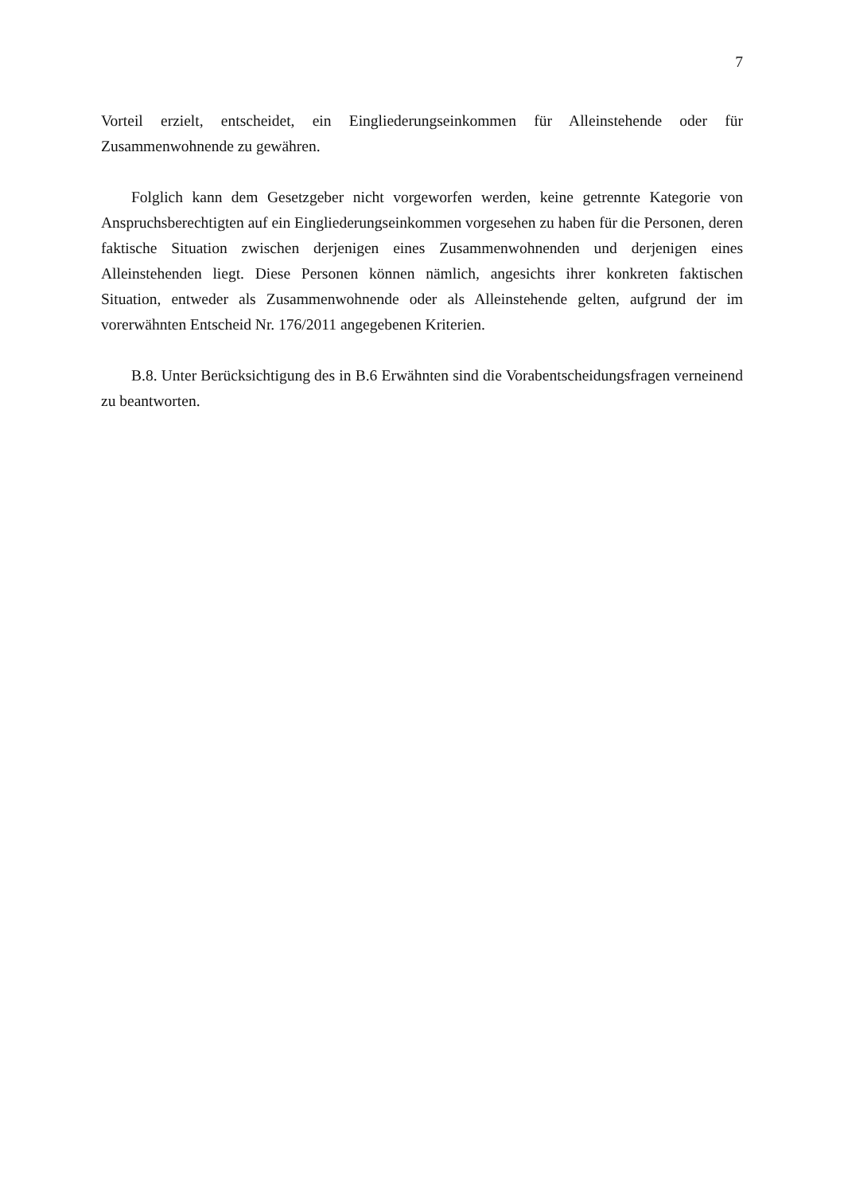7
Vorteil erzielt, entscheidet, ein Eingliederungseinkommen für Alleinstehende oder für Zusammenwohnende zu gewähren.
Folglich kann dem Gesetzgeber nicht vorgeworfen werden, keine getrennte Kategorie von Anspruchsberechtigten auf ein Eingliederungseinkommen vorgesehen zu haben für die Personen, deren faktische Situation zwischen derjenigen eines Zusammenwohnenden und derjenigen eines Alleinstehenden liegt. Diese Personen können nämlich, angesichts ihrer konkreten faktischen Situation, entweder als Zusammenwohnende oder als Alleinstehende gelten, aufgrund der im vorerwähnten Entscheid Nr. 176/2011 angegebenen Kriterien.
B.8. Unter Berücksichtigung des in B.6 Erwähnten sind die Vorabentscheidungsfragen verneinend zu beantworten.